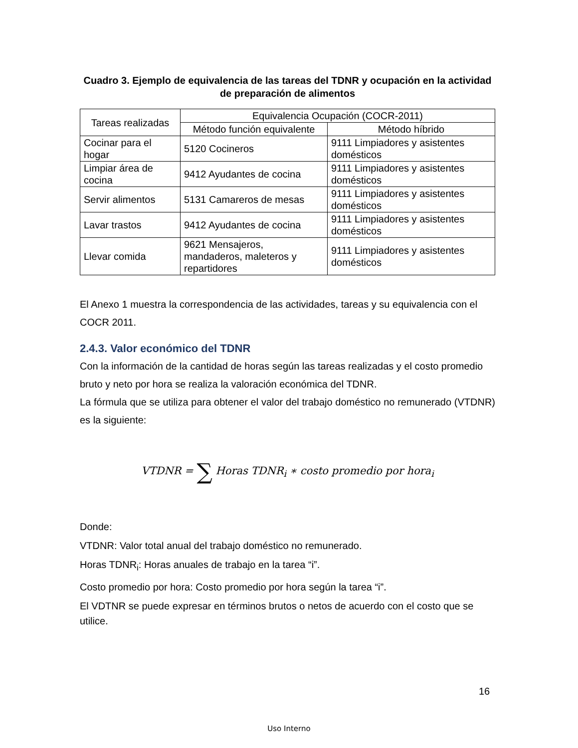Cuadro 3. Ejemplo de equivalencia de las tareas del TDNR y ocupación en la actividad de preparación de alimentos
| Tareas realizadas | Equivalencia Ocupación (COCR-2011) | |
| --- | --- | --- |
| | Método función equivalente | Método híbrido |
| Cocinar para el hogar | 5120 Cocineros | 9111 Limpiadores y asistentes domésticos |
| Limpiar área de cocina | 9412 Ayudantes de cocina | 9111 Limpiadores y asistentes domésticos |
| Servir alimentos | 5131 Camareros de mesas | 9111 Limpiadores y asistentes domésticos |
| Lavar trastos | 9412 Ayudantes de cocina | 9111 Limpiadores y asistentes domésticos |
| Llevar comida | 9621 Mensajeros, mandaderos, maleteros y repartidores | 9111 Limpiadores y asistentes domésticos |
El Anexo 1 muestra la correspondencia de las actividades, tareas y su equivalencia con el COCR 2011.
2.4.3. Valor económico del TDNR
Con la información de la cantidad de horas según las tareas realizadas y el costo promedio bruto y neto por hora se realiza la valoración económica del TDNR.
La fórmula que se utiliza para obtener el valor del trabajo doméstico no remunerado (VTDNR) es la siguiente:
VTDNR = ∑ Horas TDNR<sub>i</sub> ∗ costo promedio por hora<sub>i</sub>
Donde:
VTDNR: Valor total anual del trabajo doméstico no remunerado.
Horas TDNR<sub>i</sub>: Horas anuales de trabajo en la tarea “i”.
Costo promedio por hora: Costo promedio por hora según la tarea “i”.
El VDTNR se puede expresar en términos brutos o netos de acuerdo con el costo que se utilice.
16
Uso Interno